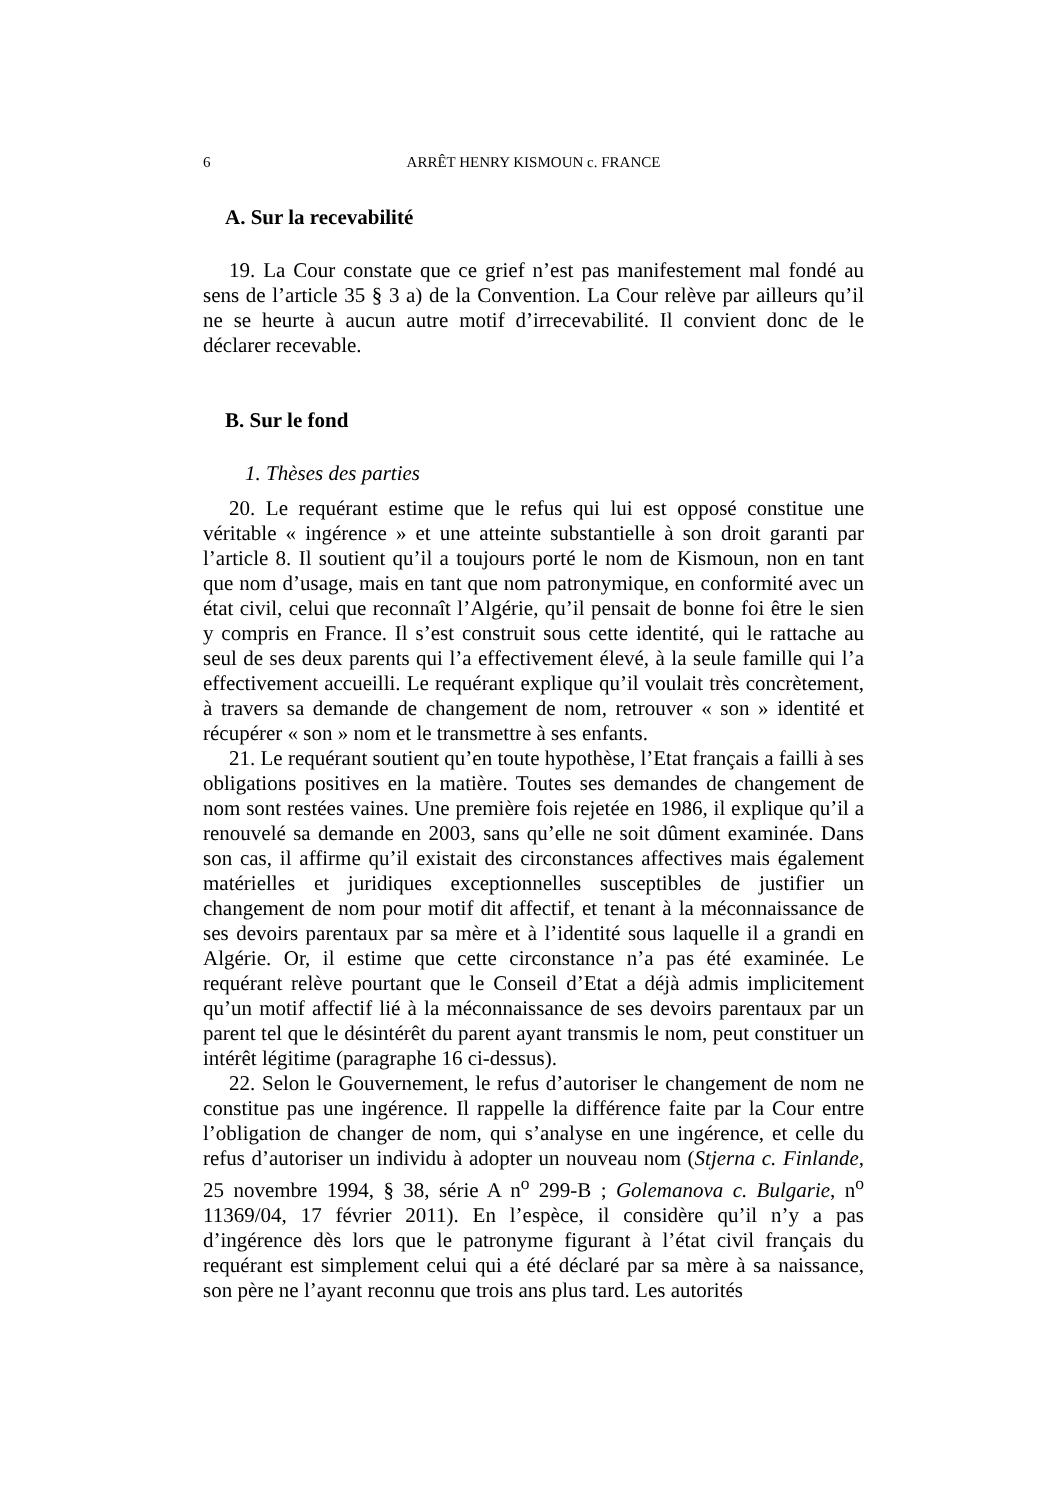6 ARRÊT HENRY KISMOUN c. FRANCE
A. Sur la recevabilité
19. La Cour constate que ce grief n’est pas manifestement mal fondé au sens de l’article 35 § 3 a) de la Convention. La Cour relève par ailleurs qu’il ne se heurte à aucun autre motif d’irrecevabilité. Il convient donc de le déclarer recevable.
B. Sur le fond
1. Thèses des parties
20. Le requérant estime que le refus qui lui est opposé constitue une véritable « ingérence » et une atteinte substantielle à son droit garanti par l’article 8. Il soutient qu’il a toujours porté le nom de Kismoun, non en tant que nom d’usage, mais en tant que nom patronymique, en conformité avec un état civil, celui que reconnaît l’Algérie, qu’il pensait de bonne foi être le sien y compris en France. Il s’est construit sous cette identité, qui le rattache au seul de ses deux parents qui l’a effectivement élevé, à la seule famille qui l’a effectivement accueilli. Le requérant explique qu’il voulait très concrètement, à travers sa demande de changement de nom, retrouver « son » identité et récupérer « son » nom et le transmettre à ses enfants.
21. Le requérant soutient qu’en toute hypothèse, l’Etat français a failli à ses obligations positives en la matière. Toutes ses demandes de changement de nom sont restées vaines. Une première fois rejetée en 1986, il explique qu’il a renouvelé sa demande en 2003, sans qu’elle ne soit dûment examinée. Dans son cas, il affirme qu’il existait des circonstances affectives mais également matérielles et juridiques exceptionnelles susceptibles de justifier un changement de nom pour motif dit affectif, et tenant à la méconnaissance de ses devoirs parentaux par sa mère et à l’identité sous laquelle il a grandi en Algérie. Or, il estime que cette circonstance n’a pas été examinée. Le requérant relève pourtant que le Conseil d’Etat a déjà admis implicitement qu’un motif affectif lié à la méconnaissance de ses devoirs parentaux par un parent tel que le désintérêt du parent ayant transmis le nom, peut constituer un intérêt légitime (paragraphe 16 ci-dessus).
22. Selon le Gouvernement, le refus d’autoriser le changement de nom ne constitue pas une ingérence. Il rappelle la différence faite par la Cour entre l’obligation de changer de nom, qui s’analyse en une ingérence, et celle du refus d’autoriser un individu à adopter un nouveau nom (Stjerna c. Finlande, 25 novembre 1994, § 38, série A n<sup>o</sup> 299-B ; Golemanova c. Bulgarie, n<sup>o</sup> 11369/04, 17 février 2011). En l’espèce, il considère qu’il n’y a pas d’ingérence dès lors que le patronyme figurant à l’état civil français du requérant est simplement celui qui a été déclaré par sa mère à sa naissance, son père ne l’ayant reconnu que trois ans plus tard. Les autorités